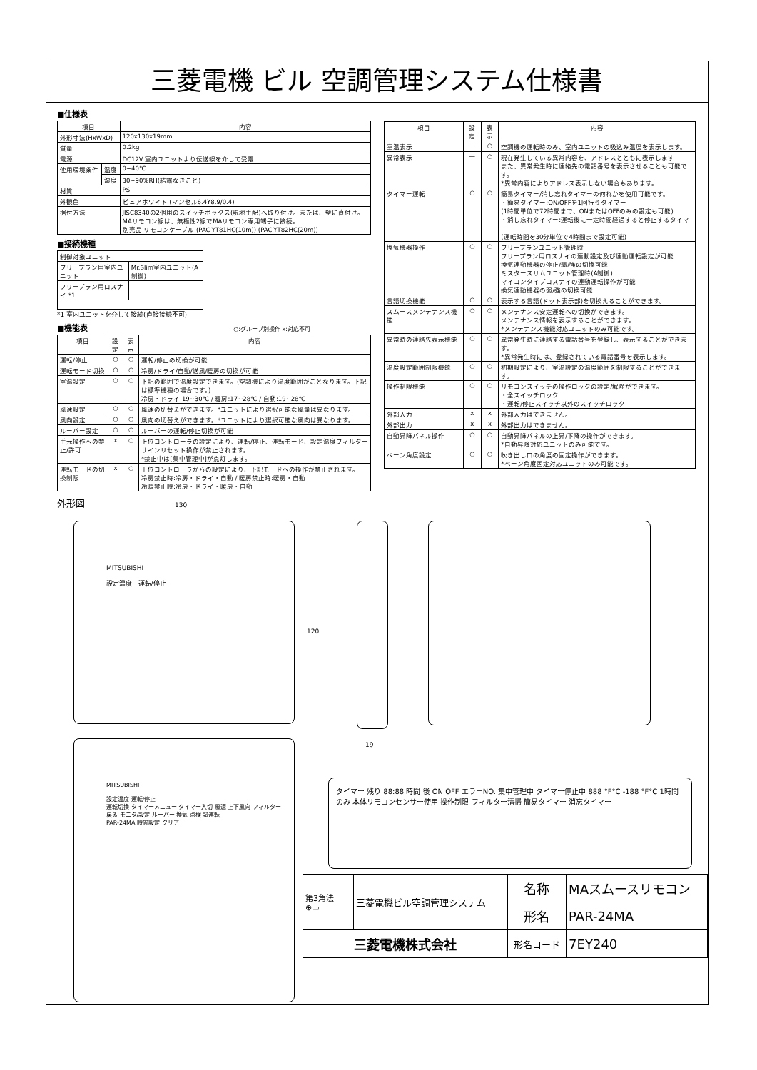三菱電機 ビル 空調管理システム仕様書
■仕様表
| 項目 | | 内容 |
| --- | --- | --- |
| 外形寸法(HxWxD) | | 120x130x19mm |
| 質量 | | 0.2kg |
| 電源 | | DC12V 室内ユニットより伝送線を介して受電 |
| 使用環境条件 | 温度 | 0~40℃ |
| | 湿度 | 30~90%RH(結露なきこと) |
| 材質 | | PS |
| 外観色 | | ピュアホワイト (マンセル6.4Y8.9/0.4) |
| 据付方法 | | JISC8340の2個用のスイッチボックス(現地手配)へ取り付け。または、壁に直付け。 MAリモコン線は、無極性2線でMAリモコン専用端子に接続。 別売品 リモコンケーブル (PAC-YT81HC(10m)) (PAC-YT82HC(20m)) |
■接続機種
| 制御対象ユニット | |
| フリープラン用室内ユニット | Mr.Slim室内ユニット(A制御) |
| フリープラン用ロスナイ *1 | |
*1 室内ユニットを介して接続(直接接続不可)
■機能表 ○:グループ別操作 x:対応不可
| 項目 | 設定 | 表示 | 内容 |
| --- | --- | --- | --- |
| 運転/停止 | ○ | ○ | 運転/停止の切換が可能 |
| 運転モード切換 | ○ | ○ | 冷房/ドライ/自動/送風/暖房の切換が可能 |
| 室温設定 | ○ | ○ | 下記の範囲で温度設定できます。(空調機により温度範囲がことなります。下記は標準機種の場合です。) 冷房・ドライ:19~30℃ / 暖房:17~28℃ / 自動:19~28℃ |
| 風速設定 | ○ | ○ | 風速の切替えができます。*ユニットにより選択可能な風量は異なります。 |
| 風向設定 | ○ | ○ | 風向の切替えができます。*ユニットにより選択可能な風向は異なります。 |
| ルーバー設定 | ○ | ○ | ルーバーの運転/停止切換が可能 |
| 手元操作への禁止/許可 | x | ○ | 上位コントローラの設定により、運転/停止、運転モード、設定温度フィルターサインリセット操作が禁止されます。 *禁止中は[集中管理中]が点灯します。 |
| 運転モードの切換制限 | x | ○ | 上位コントローラからの設定により、下記モードへの操作が禁止されます。 冷房禁止時:冷房・ドライ・自動 / 暖房禁止時:暖房・自動 冷暖禁止時:冷房・ドライ・暖房・自動 |
外形図
| 項目 | 設定 | 表示 | 内容 |
| --- | --- | --- | --- |
| 室温表示 | — | ○ | 空調機の運転時のみ、室内ユニットの吸込み温度を表示します。 |
| 異常表示 | — | ○ | 現在発生している異常内容を、アドレスとともに表示します また、異常発生時に連絡先の電話番号を表示させることも可能です。 *異常内容によりアドレス表示しない場合もあります。 |
| タイマー運転 | ○ | ○ | 簡易タイマー/消し忘れタイマーの何れかを使用可能です。 ・簡易タイマー:ON/OFFを1回行うタイマー (1時間単位で72時間まで、ONまたはOFFのみの設定も可能) ・消し忘れタイマー:運転後に一定時間経過すると停止するタイマー (運転時間を30分単位で4時間まで設定可能) |
| 換気機器操作 | ○ | ○ | フリープランユニット管理時 フリープラン用ロスナイの連動設定及び連動運転設定が可能 換気連動機器の停止/弱/強の切換可能 ミスタースリムユニット管理時(A制御) マイコンタイプロスナイの連動運転操作が可能 換気連動機器の弱/強の切換可能 |
| 言語切換機能 | ○ | ○ | 表示する言語(ドット表示部)を切換えることができます。 |
| スムースメンテナンス機能 | ○ | ○ | メンテナンス安定運転への切換ができます。 メンテナンス情報を表示することができます。 *メンテナンス機能対応ユニットのみ可能です。 |
| 異常時の連絡先表示機能 | ○ | ○ | 異常発生時に連絡する電話番号を登録し、表示することができます。 *異常発生時には、登録されている電話番号を表示します。 |
| 温度設定範囲制限機能 | ○ | ○ | 初期設定により、室温設定の温度範囲を制限することができます。 |
| 操作制限機能 | ○ | ○ | リモコンスイッチの操作ロックの設定/解除ができます。 ・全スイッチロック ・運転/停止スイッチ以外のスイッチロック |
| 外部入力 | x | x | 外部入力はできません。 |
| 外部出力 | x | x | 外部出力はできません。 |
| 自動昇降パネル操作 | ○ | ○ | 自動昇降パネルの上昇/下降の操作ができます。 *自動昇降対応ユニットのみ可能です。 |
| ベーン角度設定 | ○ | ○ | 吹き出し口の角度の固定操作ができます。 *ベーン角度固定対応ユニットのみ可能です。 |
130
120
19
MITSUBISHI
設定温度 運転/停止
MITSUBISHI
設定温度 運転/停止
運転切換 タイマーメニュー タイマー入切 風速 上下風向 フィルター
戻る モニタ/設定 ルーバー 換気 点検 試運転
PAR-24MA 時間設定 クリア
タイマー 残り 88:88 時間 後 ON OFF エラーNO. 集中管理中 タイマー停止中 888 °F°C -188 °F°C 1時間のみ 本体リモコンセンサー使用 操作制限 フィルター清掃 簡易タイマー 消忘タイマー
| 第3角法 ⊕▭ | 三菱電機ビル空調管理システム | 名称 | MAスムースリモコン | |
| | | 形名 | PAR-24MA | |
| 三菱電機株式会社 | | 形名コード | 7EY240 | |